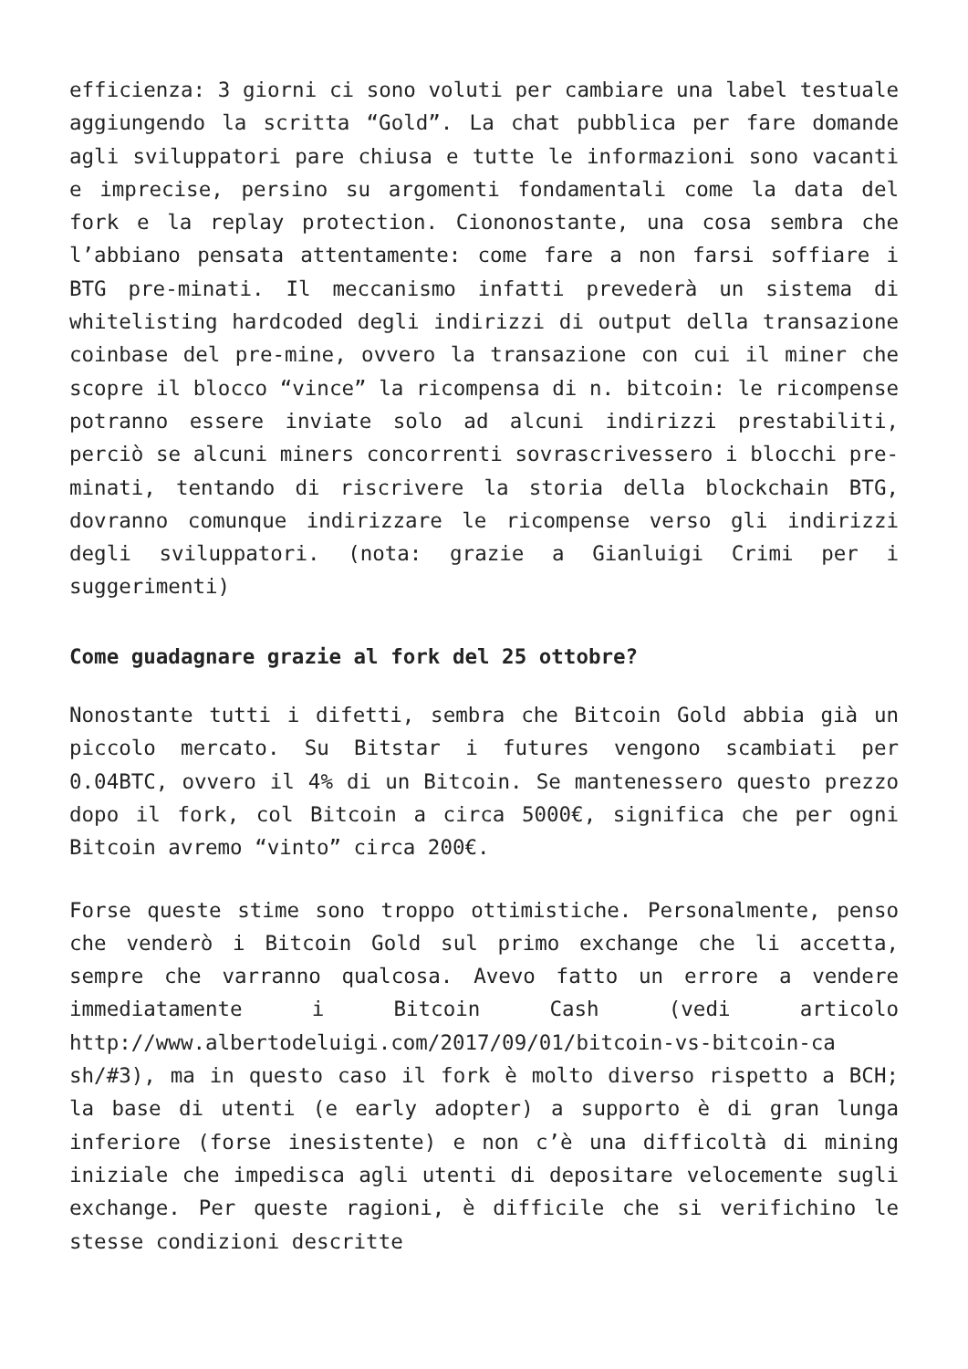efficienza: 3 giorni ci sono voluti per cambiare una label testuale aggiungendo la scritta “Gold”. La chat pubblica per fare domande agli sviluppatori pare chiusa e tutte le informazioni sono vacanti e imprecise, persino su argomenti fondamentali come la data del fork e la replay protection. Ciononostante, una cosa sembra che l’abbiano pensata attentamente: come fare a non farsi soffiare i BTG pre-minati. Il meccanismo infatti prevederà un sistema di whitelisting hardcoded degli indirizzi di output della transazione coinbase del pre-mine, ovvero la transazione con cui il miner che scopre il blocco “vince” la ricompensa di n. bitcoin: le ricompense potranno essere inviate solo ad alcuni indirizzi prestabiliti, perciò se alcuni miners concorrenti sovrascrivessero i blocchi pre-minati, tentando di riscrivere la storia della blockchain BTG, dovranno comunque indirizzare le ricompense verso gli indirizzi degli sviluppatori. (nota: grazie a Gianluigi Crimi per i suggerimenti)
Come guadagnare grazie al fork del 25 ottobre?
Nonostante tutti i difetti, sembra che Bitcoin Gold abbia già un piccolo mercato. Su Bitstar i futures vengono scambiati per 0.04BTC, ovvero il 4% di un Bitcoin. Se mantenessero questo prezzo dopo il fork, col Bitcoin a circa 5000€, significa che per ogni Bitcoin avremo “vinto” circa 200€.
Forse queste stime sono troppo ottimistiche. Personalmente, penso che venderò i Bitcoin Gold sul primo exchange che li accetta, sempre che varranno qualcosa. Avevo fatto un errore a vendere immediatamente i Bitcoin Cash (vedi articolo http://www.albertodeluigi.com/2017/09/01/bitcoin-vs-bitcoin-ca sh/#3), ma in questo caso il fork è molto diverso rispetto a BCH; la base di utenti (e early adopter) a supporto è di gran lunga inferiore (forse inesistente) e non c’è una difficoltà di mining iniziale che impedisca agli utenti di depositare velocemente sugli exchange. Per queste ragioni, è difficile che si verifichino le stesse condizioni descritte